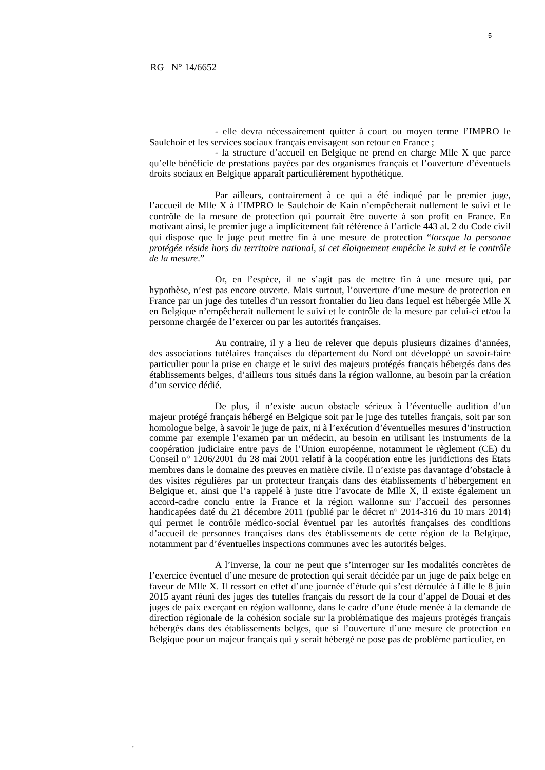5
RG N° 14/6652
- elle devra nécessairement quitter à court ou moyen terme l’IMPRO le Saulchoir et les services sociaux français envisagent son retour en France ;
- la structure d’accueil en Belgique ne prend en charge Mlle X que parce qu’elle bénéficie de prestations payées par des organismes français et l’ouverture d’éventuels droits sociaux en Belgique apparaît particulièrement hypothétique.
Par ailleurs, contrairement à ce qui a été indiqué par le premier juge, l’accueil de Mlle X à l’IMPRO le Saulchoir de Kain n’empêcherait nullement le suivi et le contrôle de la mesure de protection qui pourrait être ouverte à son profit en France. En motivant ainsi, le premier juge a implicitement fait référence à l’article 443 al. 2 du Code civil qui dispose que le juge peut mettre fin à une mesure de protection “lorsque la personne protégée réside hors du territoire national, si cet éloignement empêche le suivi et le contrôle de la mesure.”
Or, en l’espèce, il ne s’agit pas de mettre fin à une mesure qui, par hypothèse, n’est pas encore ouverte. Mais surtout, l’ouverture d’une mesure de protection en France par un juge des tutelles d’un ressort frontalier du lieu dans lequel est hébergée Mlle X en Belgique n’empêcherait nullement le suivi et le contrôle de la mesure par celui-ci et/ou la personne chargée de l’exercer ou par les autorités françaises.
Au contraire, il y a lieu de relever que depuis plusieurs dizaines d’années, des associations tutélaires françaises du département du Nord ont développé un savoir-faire particulier pour la prise en charge et le suivi des majeurs protégés français hébergés dans des établissements belges, d’ailleurs tous situés dans la région wallonne, au besoin par la création d’un service dédié.
De plus, il n’existe aucun obstacle sérieux à l’éventuelle audition d’un majeur protégé français hébergé en Belgique soit par le juge des tutelles français, soit par son homologue belge, à savoir le juge de paix, ni à l’exécution d’éventuelles mesures d’instruction comme par exemple l’examen par un médecin, au besoin en utilisant les instruments de la coopération judiciaire entre pays de l’Union européenne, notamment le règlement (CE) du Conseil n° 1206/2001 du 28 mai 2001 relatif à la coopération entre les juridictions des Etats membres dans le domaine des preuves en matière civile. Il n’existe pas davantage d’obstacle à des visites régulières par un protecteur français dans des établissements d’hébergement en Belgique et, ainsi que l’a rappelé à juste titre l’avocate de Mlle X, il existe également un accord-cadre conclu entre la France et la région wallonne sur l’accueil des personnes handicapées daté du 21 décembre 2011 (publié par le décret n° 2014-316 du 10 mars 2014) qui permet le contrôle médico-social éventuel par les autorités françaises des conditions d’accueil de personnes françaises dans des établissements de cette région de la Belgique, notamment par d’éventuelles inspections communes avec les autorités belges.
A l’inverse, la cour ne peut que s’interroger sur les modalités concrètes de l’exercice éventuel d’une mesure de protection qui serait décidée par un juge de paix belge en faveur de Mlle X. Il ressort en effet d’une journée d’étude qui s’est déroulée à Lille le 8 juin 2015 ayant réuni des juges des tutelles français du ressort de la cour d’appel de Douai et des juges de paix exerçant en région wallonne, dans le cadre d’une étude menée à la demande de direction régionale de la cohésion sociale sur la problématique des majeurs protégés français hébergés dans des établissements belges, que si l’ouverture d’une mesure de protection en Belgique pour un majeur français qui y serait hébergé ne pose pas de problème particulier, en
.